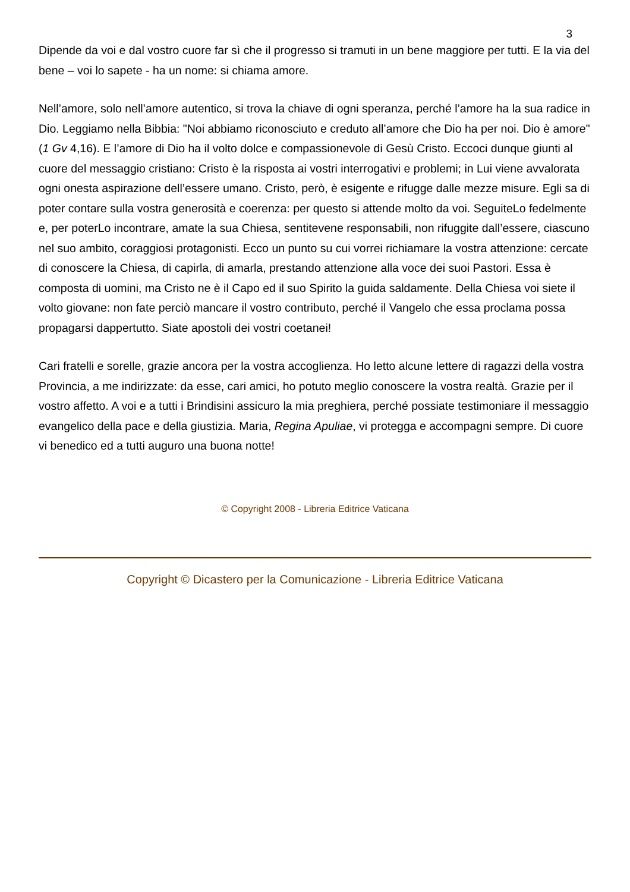3
Dipende da voi e dal vostro cuore far sì che il progresso si tramuti in un bene maggiore per tutti. E la via del bene – voi lo sapete - ha un nome: si chiama amore.
Nell’amore, solo nell’amore autentico, si trova la chiave di ogni speranza, perché l’amore ha la sua radice in Dio. Leggiamo nella Bibbia: "Noi abbiamo riconosciuto e creduto all’amore che Dio ha per noi. Dio è amore" (1 Gv 4,16). E l’amore di Dio ha il volto dolce e compassionevole di Gesù Cristo. Eccoci dunque giunti al cuore del messaggio cristiano: Cristo è la risposta ai vostri interrogativi e problemi; in Lui viene avvalorata ogni onesta aspirazione dell’essere umano. Cristo, però, è esigente e rifugge dalle mezze misure. Egli sa di poter contare sulla vostra generosità e coerenza: per questo si attende molto da voi. SeguiteLo fedelmente e, per poterLo incontrare, amate la sua Chiesa, sentitevene responsabili, non rifuggite dall’essere, ciascuno nel suo ambito, coraggiosi protagonisti. Ecco un punto su cui vorrei richiamare la vostra attenzione: cercate di conoscere la Chiesa, di capirla, di amarla, prestando attenzione alla voce dei suoi Pastori. Essa è composta di uomini, ma Cristo ne è il Capo ed il suo Spirito la guida saldamente. Della Chiesa voi siete il volto giovane: non fate perciò mancare il vostro contributo, perché il Vangelo che essa proclama possa propagarsi dappertutto. Siate apostoli dei vostri coetanei!
Cari fratelli e sorelle, grazie ancora per la vostra accoglienza. Ho letto alcune lettere di ragazzi della vostra Provincia, a me indirizzate: da esse, cari amici, ho potuto meglio conoscere la vostra realtà. Grazie per il vostro affetto. A voi e a tutti i Brindisini assicuro la mia preghiera, perché possiate testimoniare il messaggio evangelico della pace e della giustizia. Maria, Regina Apuliae, vi protegga e accompagni sempre. Di cuore vi benedico ed a tutti auguro una buona notte!
© Copyright 2008 - Libreria Editrice Vaticana
Copyright © Dicastero per la Comunicazione - Libreria Editrice Vaticana